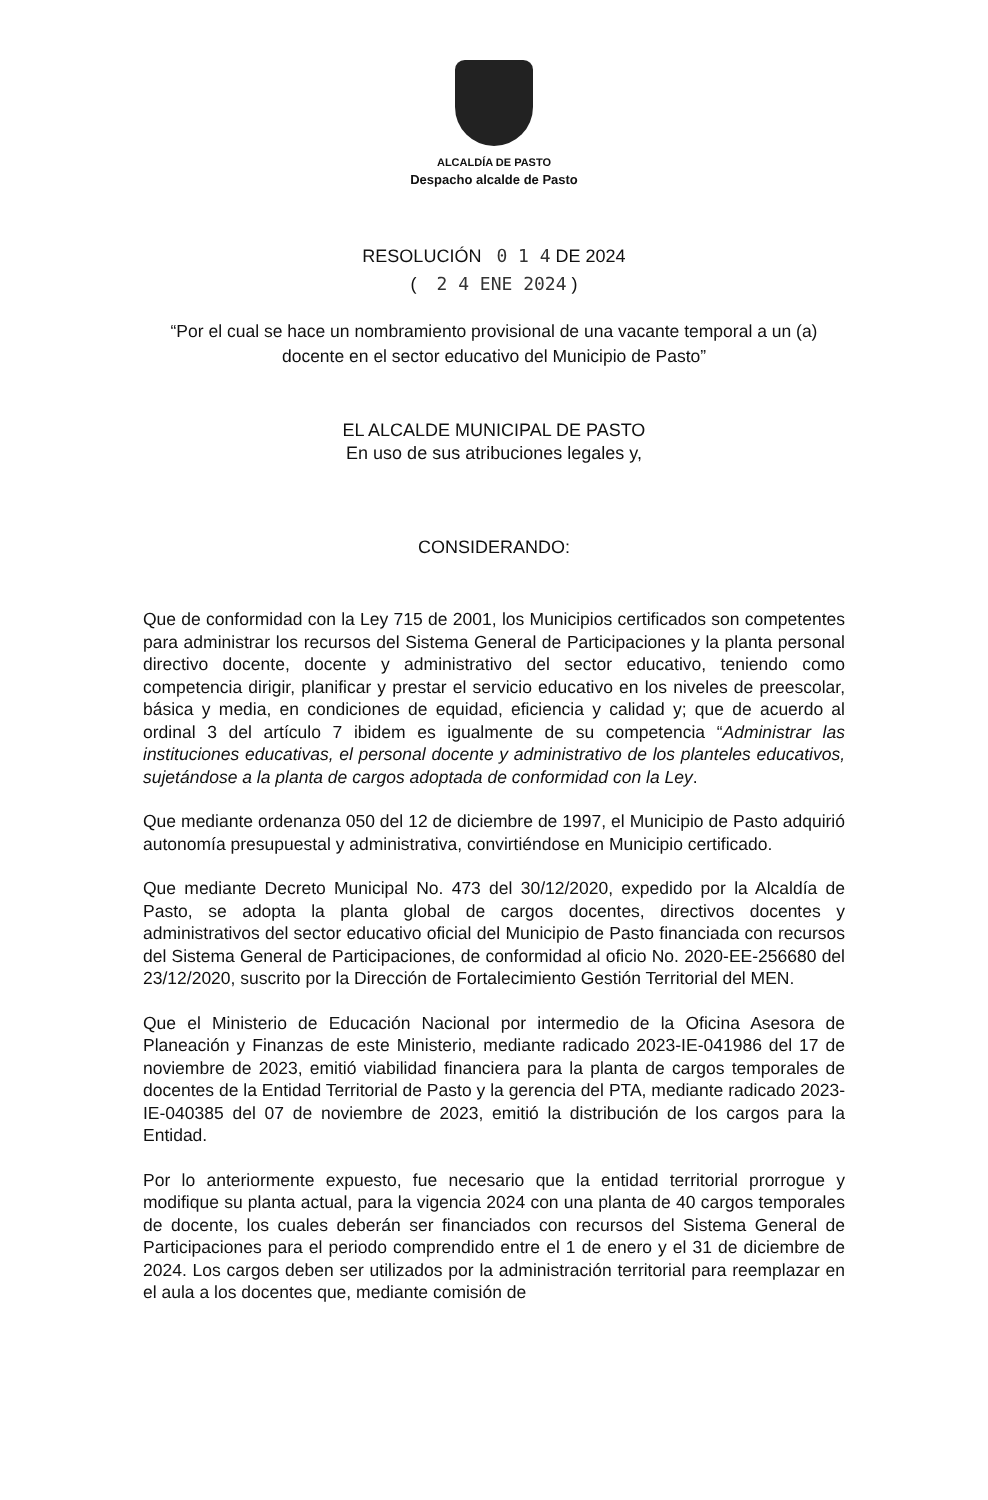ALCALDÍA DE PASTO
Despacho alcalde de Pasto
RESOLUCIÓN 0 1 4 DE 2024
( 2 4 ENE 2024 )
“Por el cual se hace un nombramiento provisional de una vacante temporal a un (a) docente en el sector educativo del Municipio de Pasto”
EL ALCALDE MUNICIPAL DE PASTO
En uso de sus atribuciones legales y,
CONSIDERANDO:
Que de conformidad con la Ley 715 de 2001, los Municipios certificados son competentes para administrar los recursos del Sistema General de Participaciones y la planta personal directivo docente, docente y administrativo del sector educativo, teniendo como competencia dirigir, planificar y prestar el servicio educativo en los niveles de preescolar, básica y media, en condiciones de equidad, eficiencia y calidad y; que de acuerdo al ordinal 3 del artículo 7 ibidem es igualmente de su competencia “Administrar las instituciones educativas, el personal docente y administrativo de los planteles educativos, sujetándose a la planta de cargos adoptada de conformidad con la Ley.
Que mediante ordenanza 050 del 12 de diciembre de 1997, el Municipio de Pasto adquirió autonomía presupuestal y administrativa, convirtiéndose en Municipio certificado.
Que mediante Decreto Municipal No. 473 del 30/12/2020, expedido por la Alcaldía de Pasto, se adopta la planta global de cargos docentes, directivos docentes y administrativos del sector educativo oficial del Municipio de Pasto financiada con recursos del Sistema General de Participaciones, de conformidad al oficio No. 2020-EE-256680 del 23/12/2020, suscrito por la Dirección de Fortalecimiento Gestión Territorial del MEN.
Que el Ministerio de Educación Nacional por intermedio de la Oficina Asesora de Planeación y Finanzas de este Ministerio, mediante radicado 2023-IE-041986 del 17 de noviembre de 2023, emitió viabilidad financiera para la planta de cargos temporales de docentes de la Entidad Territorial de Pasto y la gerencia del PTA, mediante radicado 2023-IE-040385 del 07 de noviembre de 2023, emitió la distribución de los cargos para la Entidad.
Por lo anteriormente expuesto, fue necesario que la entidad territorial prorrogue y modifique su planta actual, para la vigencia 2024 con una planta de 40 cargos temporales de docente, los cuales deberán ser financiados con recursos del Sistema General de Participaciones para el periodo comprendido entre el 1 de enero y el 31 de diciembre de 2024. Los cargos deben ser utilizados por la administración territorial para reemplazar en el aula a los docentes que, mediante comisión de